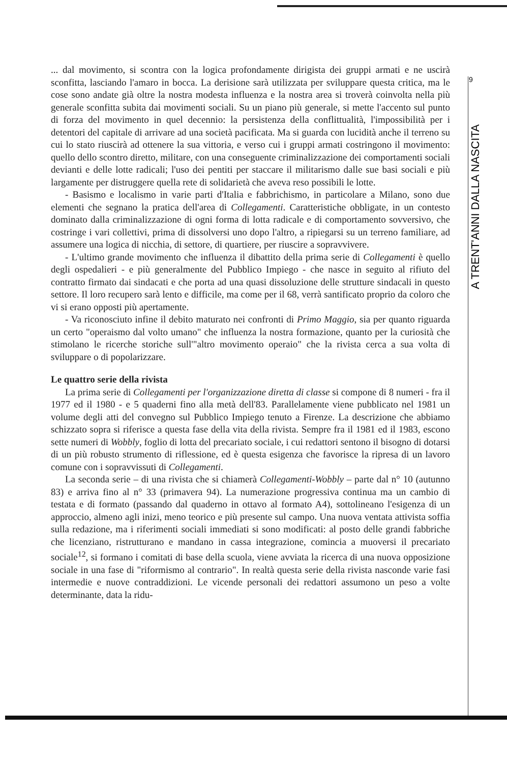9
A TRENT'ANNI DALLA NASCITA
... dal movimento, si scontra con la logica profondamente dirigista dei gruppi armati e ne uscirà sconfitta, lasciando l'amaro in bocca. La derisione sarà utilizzata per sviluppare questa critica, ma le cose sono andate già oltre la nostra modesta influenza e la nostra area si troverà coinvolta nella più generale sconfitta subita dai movimenti sociali. Su un piano più generale, si mette l'accento sul punto di forza del movimento in quel decennio: la persistenza della conflittualità, l'impossibilità per i detentori del capitale di arrivare ad una società pacificata. Ma si guarda con lucidità anche il terreno su cui lo stato riuscirà ad ottenere la sua vittoria, e verso cui i gruppi armati costringono il movimento: quello dello scontro diretto, militare, con una conseguente criminalizzazione dei comportamenti sociali devianti e delle lotte radicali; l'uso dei pentiti per staccare il militarismo dalle sue basi sociali e più largamente per distruggere quella rete di solidarietà che aveva reso possibili le lotte.
- Basismo e localismo in varie parti d'Italia e fabbrichismo, in particolare a Milano, sono due elementi che segnano la pratica dell'area di Collegamenti. Caratteristiche obbligate, in un contesto dominato dalla criminalizzazione di ogni forma di lotta radicale e di comportamento sovversivo, che costringe i vari collettivi, prima di dissolversi uno dopo l'altro, a ripiegarsi su un terreno familiare, ad assumere una logica di nicchia, di settore, di quartiere, per riuscire a sopravvivere.
- L'ultimo grande movimento che influenza il dibattito della prima serie di Collegamenti è quello degli ospedalieri - e più generalmente del Pubblico Impiego - che nasce in seguito al rifiuto del contratto firmato dai sindacati e che porta ad una quasi dissoluzione delle strutture sindacali in questo settore. Il loro recupero sarà lento e difficile, ma come per il 68, verrà santificato proprio da coloro che vi si erano opposti più apertamente.
- Va riconosciuto infine il debito maturato nei confronti di Primo Maggio, sia per quanto riguarda un certo "operaismo dal volto umano" che influenza la nostra formazione, quanto per la curiosità che stimolano le ricerche storiche sull'"altro movimento operaio" che la rivista cerca a sua volta di sviluppare o di popolarizzare.
Le quattro serie della rivista
La prima serie di Collegamenti per l'organizzazione diretta di classe si compone di 8 numeri - fra il 1977 ed il 1980 - e 5 quaderni fino alla metà dell'83. Parallelamente viene pubblicato nel 1981 un volume degli atti del convegno sul Pubblico Impiego tenuto a Firenze. La descrizione che abbiamo schizzato sopra si riferisce a questa fase della vita della rivista. Sempre fra il 1981 ed il 1983, escono sette numeri di Wobbly, foglio di lotta del precariato sociale, i cui redattori sentono il bisogno di dotarsi di un più robusto strumento di riflessione, ed è questa esigenza che favorisce la ripresa di un lavoro comune con i sopravvissuti di Collegamenti.
La seconda serie – di una rivista che si chiamerà Collegamenti-Wobbly – parte dal n° 10 (autunno 83) e arriva fino al n° 33 (primavera 94). La numerazione progressiva continua ma un cambio di testata e di formato (passando dal quaderno in ottavo al formato A4), sottolineano l'esigenza di un approccio, almeno agli inizi, meno teorico e più presente sul campo. Una nuova ventata attivista soffia sulla redazione, ma i riferimenti sociali immediati si sono modificati: al posto delle grandi fabbriche che licenziano, ristrutturano e mandano in cassa integrazione, comincia a muoversi il precariato sociale<sup>12</sup>, si formano i comitati di base della scuola, viene avviata la ricerca di una nuova opposizione sociale in una fase di "riformismo al contrario". In realtà questa serie della rivista nasconde varie fasi intermedie e nuove contraddizioni. Le vicende personali dei redattori assumono un peso a volte determinante, data la ridu-